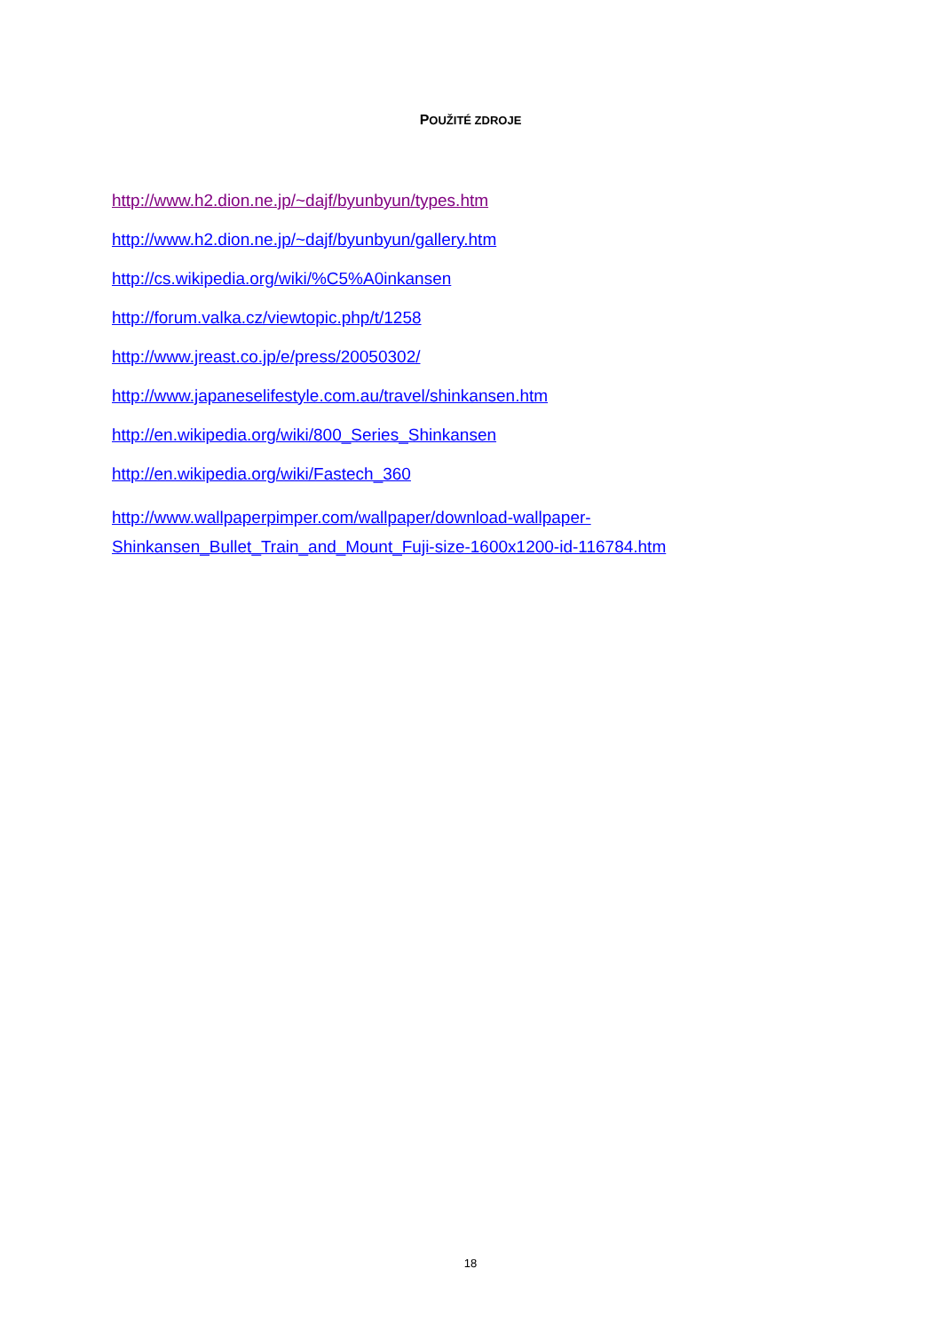POUŽITÉ ZDROJE
http://www.h2.dion.ne.jp/~dajf/byunbyun/types.htm
http://www.h2.dion.ne.jp/~dajf/byunbyun/gallery.htm
http://cs.wikipedia.org/wiki/%C5%A0inkansen
http://forum.valka.cz/viewtopic.php/t/1258
http://www.jreast.co.jp/e/press/20050302/
http://www.japaneselifestyle.com.au/travel/shinkansen.htm
http://en.wikipedia.org/wiki/800_Series_Shinkansen
http://en.wikipedia.org/wiki/Fastech_360
http://www.wallpaperpimper.com/wallpaper/download-wallpaper-
Shinkansen_Bullet_Train_and_Mount_Fuji-size-1600x1200-id-116784.htm
18